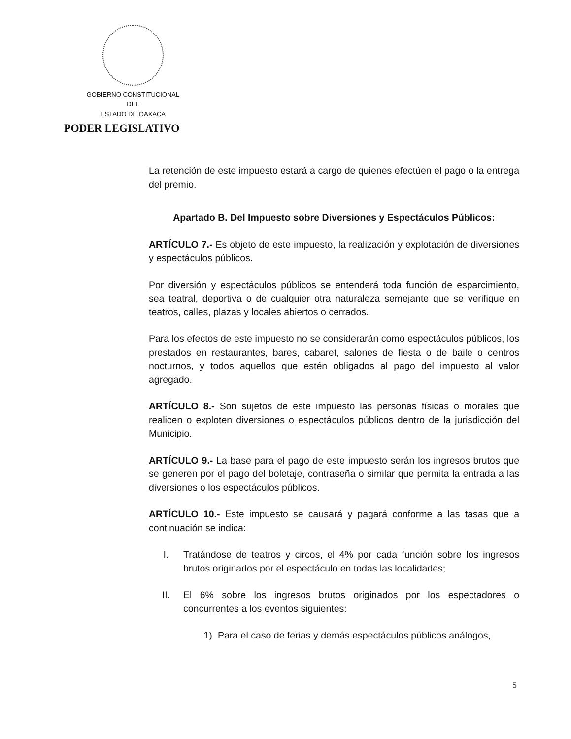GOBIERNO CONSTITUCIONAL
DEL
ESTADO DE OAXACA
PODER LEGISLATIVO
La retención de este impuesto estará a cargo de quienes efectúen el pago o la entrega del premio.
Apartado B. Del Impuesto sobre Diversiones y Espectáculos Públicos:
ARTÍCULO 7.- Es objeto de este impuesto, la realización y explotación de diversiones y espectáculos públicos.
Por diversión y espectáculos públicos se entenderá toda función de esparcimiento, sea teatral, deportiva o de cualquier otra naturaleza semejante que se verifique en teatros, calles, plazas y locales abiertos o cerrados.
Para los efectos de este impuesto no se considerarán como espectáculos públicos, los prestados en restaurantes, bares, cabaret, salones de fiesta o de baile o centros nocturnos, y todos aquellos que estén obligados al pago del impuesto al valor agregado.
ARTÍCULO 8.- Son sujetos de este impuesto las personas físicas o morales que realicen o exploten diversiones o espectáculos públicos dentro de la jurisdicción del Municipio.
ARTÍCULO 9.- La base para el pago de este impuesto serán los ingresos brutos que se generen por el pago del boletaje, contraseña o similar que permita la entrada a las diversiones o los espectáculos públicos.
ARTÍCULO 10.- Este impuesto se causará y pagará conforme a las tasas que a continuación se indica:
I. Tratándose de teatros y circos, el 4% por cada función sobre los ingresos brutos originados por el espectáculo en todas las localidades;
II. El 6% sobre los ingresos brutos originados por los espectadores o concurrentes a los eventos siguientes:
1) Para el caso de ferias y demás espectáculos públicos análogos,
5